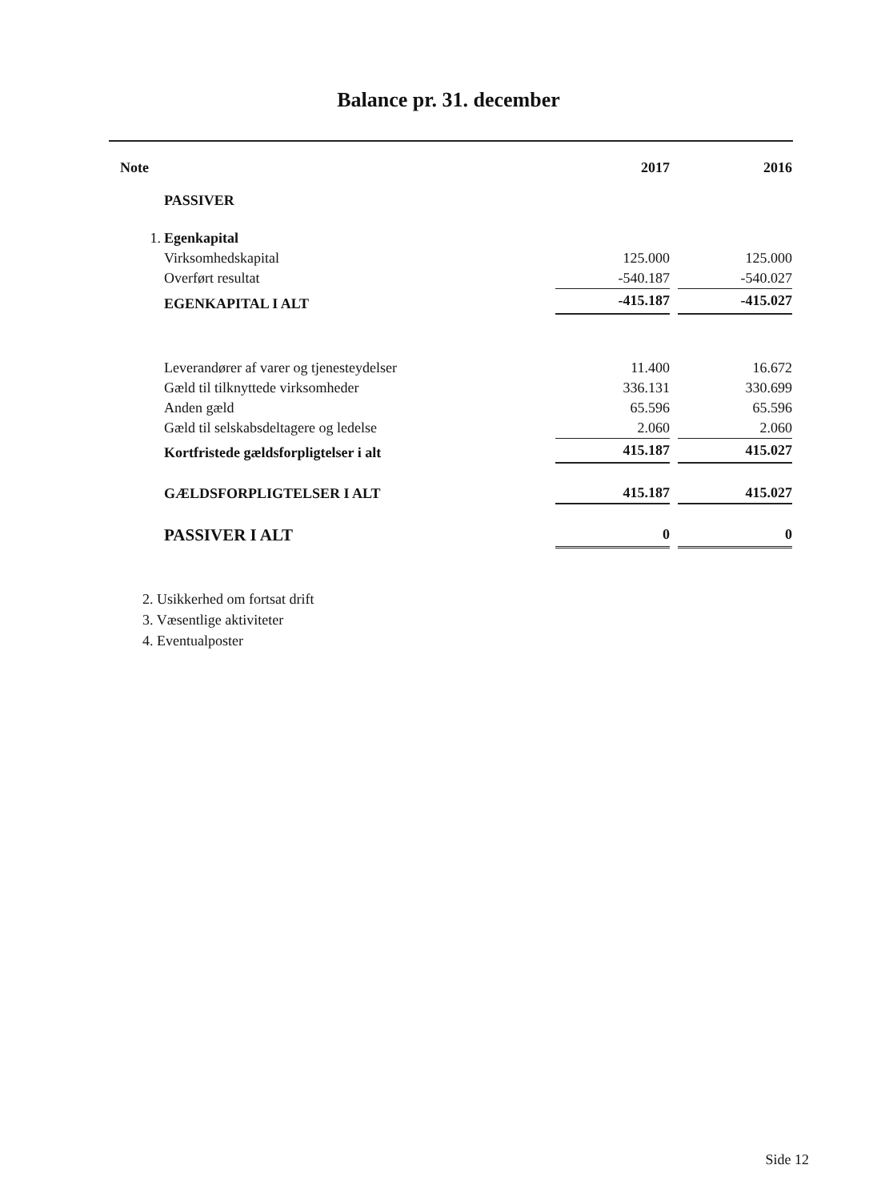Balance pr. 31. december
| Note | | 2017 | | 2016 |
| --- | --- | --- | --- | --- |
| | PASSIVER | | | |
| 1. | Egenkapital | | | |
| | Virksomhedskapital | 125.000 | | 125.000 |
| | Overført resultat | -540.187 | | -540.027 |
| | EGENKAPITAL I ALT | -415.187 | | -415.027 |
| | Leverandører af varer og tjenesteydelser | 11.400 | | 16.672 |
| | Gæld til tilknyttede virksomheder | 336.131 | | 330.699 |
| | Anden gæld | 65.596 | | 65.596 |
| | Gæld til selskabsdeltagere og ledelse | 2.060 | | 2.060 |
| | Kortfristede gældsforpligtelser i alt | 415.187 | | 415.027 |
| | GÆLDSFORPLIGTELSER I ALT | 415.187 | | 415.027 |
| | PASSIVER I ALT | 0 | | 0 |
2. Usikkerhed om fortsat drift
3. Væsentlige aktiviteter
4. Eventualposter
Side 12